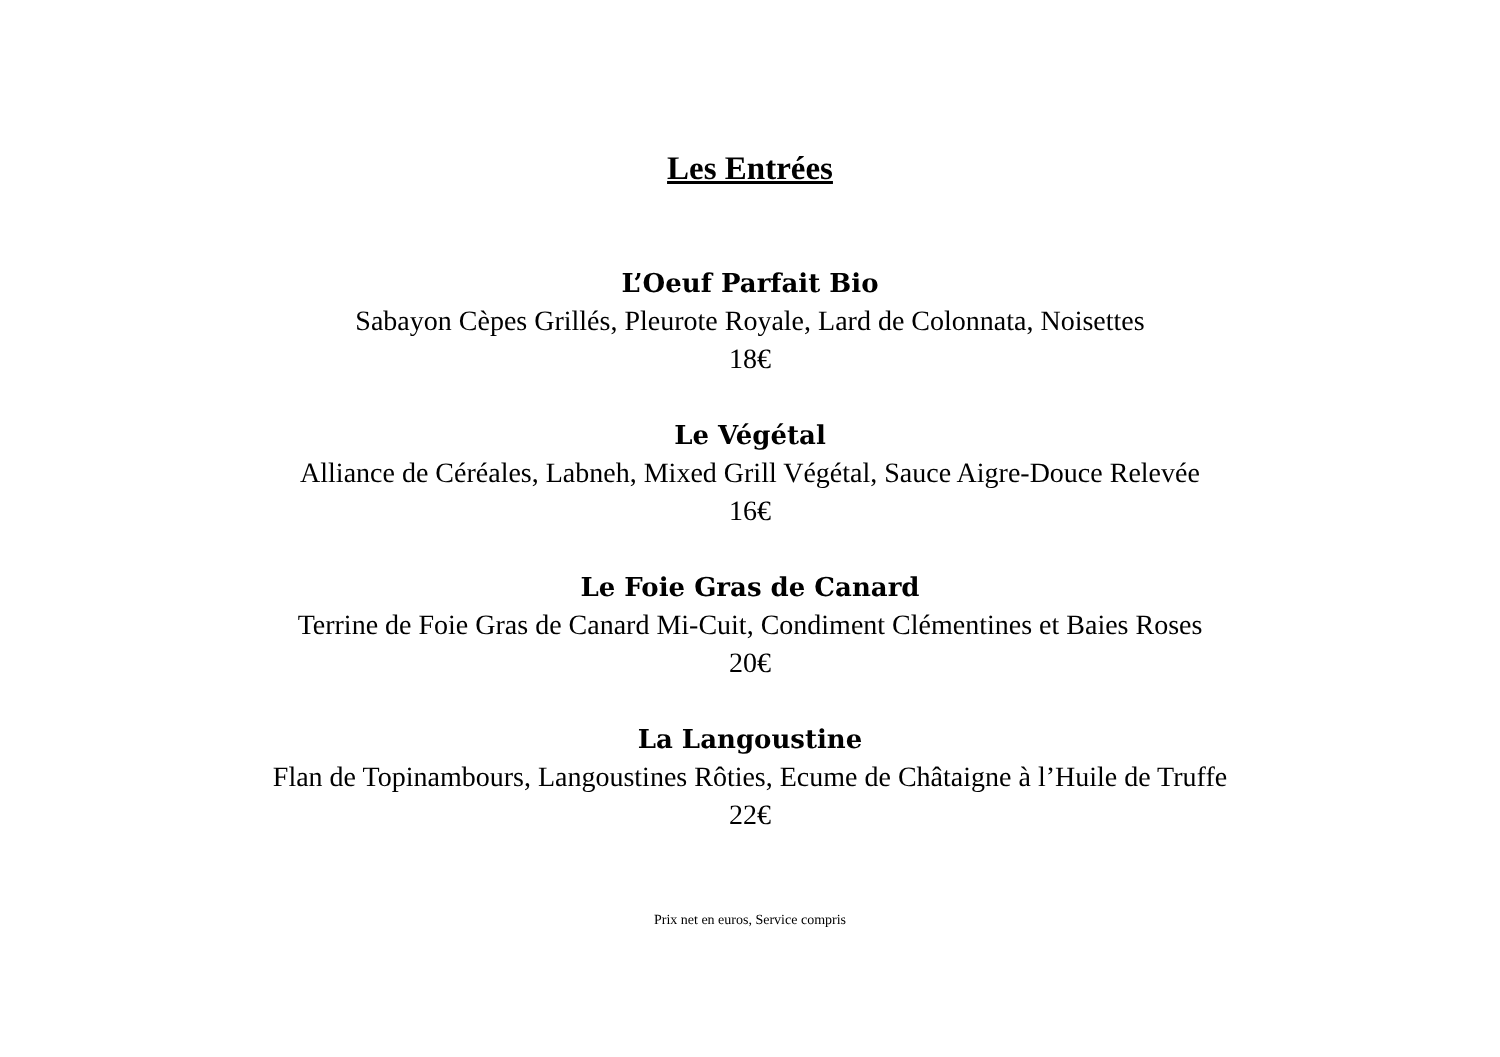Les Entrées
L’Oeuf Parfait Bio
Sabayon Cèpes Grillés, Pleurote Royale, Lard de Colonnata, Noisettes
18€
Le Végétal
Alliance de Céréales, Labneh, Mixed Grill Végétal, Sauce Aigre-Douce Relevée
16€
Le Foie Gras de Canard
Terrine de Foie Gras de Canard Mi-Cuit, Condiment Clémentines et Baies Roses
20€
La Langoustine
Flan de Topinambours, Langoustines Rôties, Ecume de Châtaigne à l’Huile de Truffe
22€
Prix net en euros, Service compris